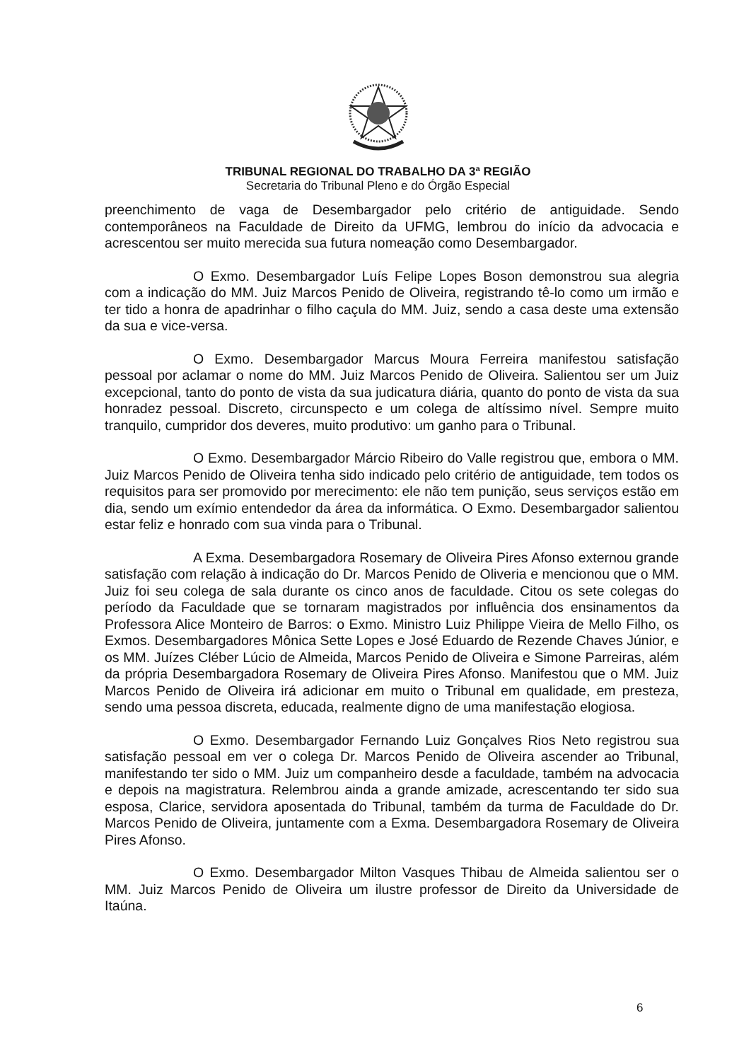TRIBUNAL REGIONAL DO TRABALHO DA 3ª REGIÃO
Secretaria do Tribunal Pleno e do Órgão Especial
preenchimento de vaga de Desembargador pelo critério de antiguidade. Sendo contemporâneos na Faculdade de Direito da UFMG, lembrou do início da advocacia e acrescentou ser muito merecida sua futura nomeação como Desembargador.
O Exmo. Desembargador Luís Felipe Lopes Boson demonstrou sua alegria com a indicação do MM. Juiz Marcos Penido de Oliveira, registrando tê-lo como um irmão e ter tido a honra de apadrinhar o filho caçula do MM. Juiz, sendo a casa deste uma extensão da sua e vice-versa.
O Exmo. Desembargador Marcus Moura Ferreira manifestou satisfação pessoal por aclamar o nome do MM. Juiz Marcos Penido de Oliveira. Salientou ser um Juiz excepcional, tanto do ponto de vista da sua judicatura diária, quanto do ponto de vista da sua honradez pessoal. Discreto, circunspecto e um colega de altíssimo nível. Sempre muito tranquilo, cumpridor dos deveres, muito produtivo: um ganho para o Tribunal.
O Exmo. Desembargador Márcio Ribeiro do Valle registrou que, embora o MM. Juiz Marcos Penido de Oliveira tenha sido indicado pelo critério de antiguidade, tem todos os requisitos para ser promovido por merecimento: ele não tem punição, seus serviços estão em dia, sendo um exímio entendedor da área da informática. O Exmo. Desembargador salientou estar feliz e honrado com sua vinda para o Tribunal.
A Exma. Desembargadora Rosemary de Oliveira Pires Afonso externou grande satisfação com relação à indicação do Dr. Marcos Penido de Oliveria e mencionou que o MM. Juiz foi seu colega de sala durante os cinco anos de faculdade. Citou os sete colegas do período da Faculdade que se tornaram magistrados por influência dos ensinamentos da Professora Alice Monteiro de Barros: o Exmo. Ministro Luiz Philippe Vieira de Mello Filho, os Exmos. Desembargadores Mônica Sette Lopes e José Eduardo de Rezende Chaves Júnior, e os MM. Juízes Cléber Lúcio de Almeida, Marcos Penido de Oliveira e Simone Parreiras, além da própria Desembargadora Rosemary de Oliveira Pires Afonso. Manifestou que o MM. Juiz Marcos Penido de Oliveira irá adicionar em muito o Tribunal em qualidade, em presteza, sendo uma pessoa discreta, educada, realmente digno de uma manifestação elogiosa.
O Exmo. Desembargador Fernando Luiz Gonçalves Rios Neto registrou sua satisfação pessoal em ver o colega Dr. Marcos Penido de Oliveira ascender ao Tribunal, manifestando ter sido o MM. Juiz um companheiro desde a faculdade, também na advocacia e depois na magistratura. Relembrou ainda a grande amizade, acrescentando ter sido sua esposa, Clarice, servidora aposentada do Tribunal, também da turma de Faculdade do Dr. Marcos Penido de Oliveira, juntamente com a Exma. Desembargadora Rosemary de Oliveira Pires Afonso.
O Exmo. Desembargador Milton Vasques Thibau de Almeida salientou ser o MM. Juiz Marcos Penido de Oliveira um ilustre professor de Direito da Universidade de Itaúna.
6